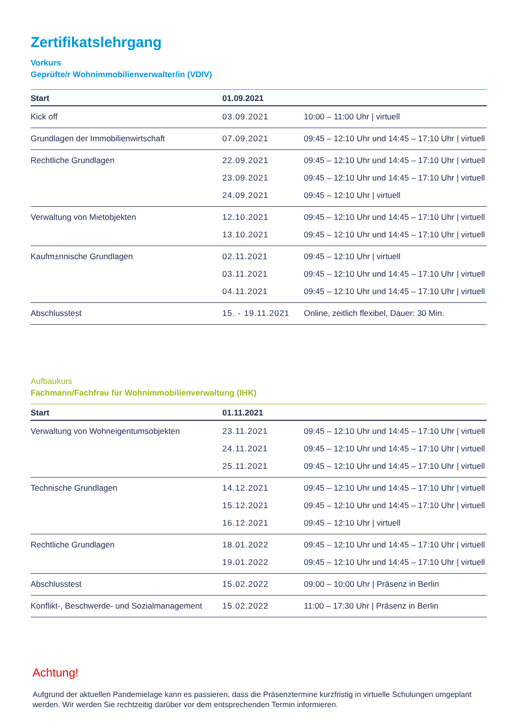Zertifikatslehrgang
Vorkurs
Geprüfte/r Wohnimmobilienverwalter/in (VDIV)
| Start | 01.09.2021 | |
| --- | --- | --- |
| Kick off | 03.09.2021 | 10:00 – 11:00 Uhr / virtuell |
| Grundlagen der Immobilienwirtschaft | 07.09.2021 | 09:45 – 12:10 Uhr und 14:45 – 17:10 Uhr / virtuell |
| Rechtliche Grundlagen | 22.09.2021 23.09.2021 24.09.2021 | 09:45 – 12:10 Uhr und 14:45 – 17:10 Uhr / virtuell 09:45 – 12:10 Uhr und 14:45 – 17:10 Uhr / virtuell 09:45 – 12:10 Uhr / virtuell |
| Verwaltung von Mietobjekten | 12.10.2021 13.10.2021 | 09:45 – 12:10 Uhr und 14:45 – 17:10 Uhr / virtuell 09:45 – 12:10 Uhr und 14:45 – 17:10 Uhr / virtuell |
| Kaufm±nnische Grundlagen | 02.11.2021 03.11.2021 04.11.2021 | 09:45 – 12:10 Uhr / virtuell 09:45 – 12:10 Uhr und 14:45 – 17:10 Uhr / virtuell 09:45 – 12:10 Uhr und 14:45 – 17:10 Uhr / virtuell |
| Abschlusstest | 15. - 19.11.2021 | Online, zeitlich flexibel, Dauer: 30 Min. |
Aufbaukurs
Fachmann/Fachfrau für Wohnimmobilienverwaltung (IHK)
| Start | 01.11.2021 | |
| --- | --- | --- |
| Verwaltung von Wohneigentumsobjekten | 23.11.2021 24.11.2021 25.11.2021 | 09:45 – 12:10 Uhr und 14:45 – 17:10 Uhr / virtuell 09:45 – 12:10 Uhr und 14:45 – 17:10 Uhr / virtuell 09:45 – 12:10 Uhr und 14:45 – 17:10 Uhr / virtuell |
| Technische Grundlagen | 14.12.2021 15.12.2021 16.12.2021 | 09:45 – 12:10 Uhr und 14:45 – 17:10 Uhr / virtuell 09:45 – 12:10 Uhr und 14:45 – 17:10 Uhr / virtuell 09:45 – 12:10 Uhr / virtuell |
| Rechtliche Grundlagen | 18.01.2022 19.01.2022 | 09:45 – 12:10 Uhr und 14:45 – 17:10 Uhr / virtuell 09:45 – 12:10 Uhr und 14:45 – 17:10 Uhr / virtuell |
| Abschlusstest | 15.02.2022 | 09:00 – 10:00 Uhr / Präsenz in Berlin |
| Konflikt-, Beschwerde- und Sozialmanagement | 15.02.2022 | 11:00 – 17:30 Uhr / Präsenz in Berlin |
Achtung!
Aufgrund der aktuellen Pandemielage kann es passieren, dass die Präsenztermine kurzfristig in virtuelle Schulungen umgeplant werden. Wir werden Sie rechtzeitig darüber vor dem entsprechenden Termin informieren.